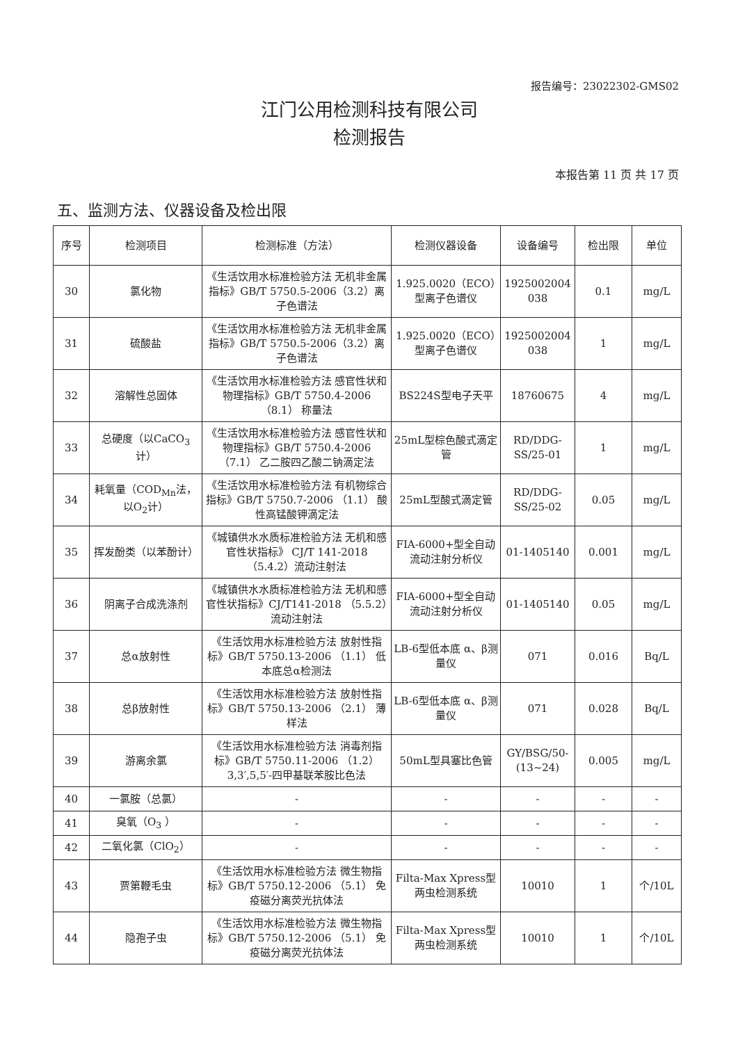报告编号：23022302-GMS02
江门公用检测科技有限公司
检测报告
本报告第 11 页 共 17 页
五、监测方法、仪器设备及检出限
| 序号 | 检测项目 | 检测标准（方法） | 检测仪器设备 | 设备编号 | 检出限 | 单位 |
| --- | --- | --- | --- | --- | --- | --- |
| 30 | 氯化物 | 《生活饮用水标准检验方法 无机非金属指标》GB/T 5750.5-2006（3.2）离子色谱法 | 1.925.0020（ECO）型离子色谱仪 | 1925002004 038 | 0.1 | mg/L |
| 31 | 硫酸盐 | 《生活饮用水标准检验方法 无机非金属指标》GB/T 5750.5-2006（3.2）离子色谱法 | 1.925.0020（ECO）型离子色谱仪 | 1925002004 038 | 1 | mg/L |
| 32 | 溶解性总固体 | 《生活饮用水标准检验方法 感官性状和物理指标》GB/T 5750.4-2006 （8.1） 称量法 | BS224S型电子天平 | 18760675 | 4 | mg/L |
| 33 | 总硬度（以CaCO<sub>3</sub>计） | 《生活饮用水标准检验方法 感官性状和物理指标》GB/T 5750.4-2006 （7.1） 乙二胺四乙酸二钠滴定法 | 25mL型棕色酸式滴定管 | RD/DDG-SS/25-01 | 1 | mg/L |
| 34 | 耗氧量（COD<sub>Mn</sub>法，以O<sub>2</sub>计） | 《生活饮用水标准检验方法 有机物综合指标》GB/T 5750.7-2006 （1.1） 酸性高锰酸钾滴定法 | 25mL型酸式滴定管 | RD/DDG-SS/25-02 | 0.05 | mg/L |
| 35 | 挥发酚类（以苯酚计） | 《城镇供水水质标准检验方法 无机和感官性状指标》 CJ/T 141-2018（5.4.2）流动注射法 | FIA-6000+型全自动流动注射分析仪 | 01-1405140 | 0.001 | mg/L |
| 36 | 阴离子合成洗涤剂 | 《城镇供水水质标准检验方法 无机和感官性状指标》CJ/T141-2018 （5.5.2）流动注射法 | FIA-6000+型全自动流动注射分析仪 | 01-1405140 | 0.05 | mg/L |
| 37 | 总α放射性 | 《生活饮用水标准检验方法 放射性指标》GB/T 5750.13-2006 （1.1） 低本底总α检测法 | LB-6型低本底 α、β测量仪 | 071 | 0.016 | Bq/L |
| 38 | 总β放射性 | 《生活饮用水标准检验方法 放射性指标》GB/T 5750.13-2006 （2.1） 薄样法 | LB-6型低本底 α、β测量仪 | 071 | 0.028 | Bq/L |
| 39 | 游离余氯 | 《生活饮用水标准检验方法 消毒剂指标》GB/T 5750.11-2006 （1.2） 3,3′,5,5′-四甲基联苯胺比色法 | 50mL型具塞比色管 | GY/BSG/50-(13~24) | 0.005 | mg/L |
| 40 | 一氯胺（总氯） | - | - | - | - | - |
| 41 | 臭氧（O<sub>3</sub> ） | - | - | - | - | - |
| 42 | 二氧化氯（ClO<sub>2</sub>） | - | - | - | - | - |
| 43 | 贾第鞭毛虫 | 《生活饮用水标准检验方法 微生物指标》GB/T 5750.12-2006 （5.1） 免疫磁分离荧光抗体法 | Filta-Max Xpress型两虫检测系统 | 10010 | 1 | 个/10L |
| 44 | 隐孢子虫 | 《生活饮用水标准检验方法 微生物指标》GB/T 5750.12-2006 （5.1） 免疫磁分离荧光抗体法 | Filta-Max Xpress型两虫检测系统 | 10010 | 1 | 个/10L |